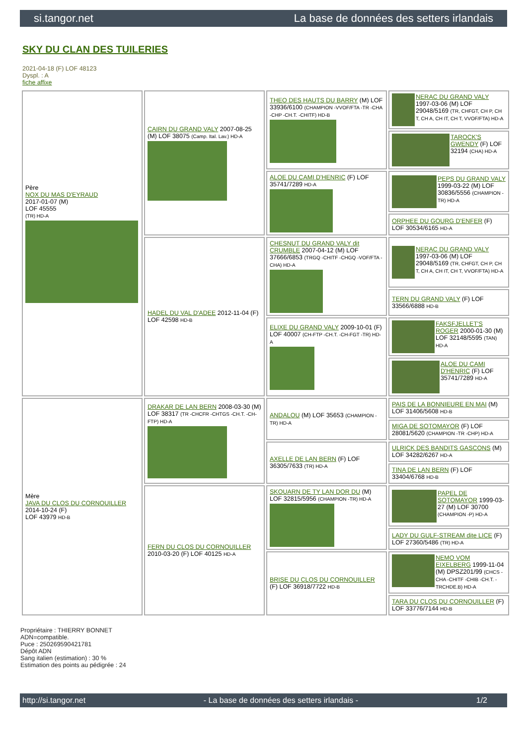si.tangor.net La base de données des setters irlandais
SKY DU CLAN DES TUILERIES
2021-04-18 (F) LOF 48123
Dyspl. : A
fiche affixe
| Père NOX DU MAS D'EYRAUD 2017-01-07 (M) LOF 45555 (TR) HD-A | CAIRN DU GRAND VALY 2007-08-25 (M) LOF 38075 (Camp. Ital. Lav.) HD-A | THEO DES HAUTS DU BARRY (M) LOF 33936/6100 (CHAMPION -VVOF/FTA -TR -CHA -CHP -CH.T. -CHITF) HD-B | NERAC DU GRAND VALY 1997-03-06 (M) LOF 29048/5169 (TR, CHFGT, CH P, CH T, CH A, CH IT, CH T, VVOF/FTA) HD-A |
| | | | TAROCK'S GWENDY (F) LOF 32194 (CHA) HD-A |
| | | ALOE DU CAMI D'HENRIC (F) LOF 35741/7289 HD-A | PEPS DU GRAND VALY 1999-03-22 (M) LOF 30836/5556 (CHAMPION -TR) HD-A |
| | | | ORPHEE DU GOURG D'ENFER (F) LOF 30534/6165 HD-A |
| | HADEL DU VAL D'ADEE 2012-11-04 (F) LOF 42598 HD-B | CHESNUT DU GRAND VALY dit CRUMBLE 2007-04-12 (M) LOF 37666/6853 (TRGQ -CHITF -CHGQ -VOF/FTA -CHA) HD-A | NERAC DU GRAND VALY 1997-03-06 (M) LOF 29048/5169 (TR, CHFGT, CH P, CH T, CH A, CH IT, CH T, VVOF/FTA) HD-A |
| | | | TERN DU GRAND VALY (F) LOF 33566/6888 HD-B |
| | | ELIXE DU GRAND VALY 2009-10-01 (F) LOF 40007 (CH-FTP -CH.T. -CH-FGT -TR) HD-A | FAKSFJELLET'S ROGER 2000-01-30 (M) LOF 32148/5595 (TAN) HD-A |
| | | | ALOE DU CAMI D'HENRIC (F) LOF 35741/7289 HD-A |
| Mère JAVA DU CLOS DU CORNOUILLER 2014-10-24 (F) LOF 43979 HD-B | DRAKAR DE LAN BERN 2008-03-30 (M) LOF 38317 (TR -CHCFR -CHTGS -CH.T. -CH-FTP) HD-A | ANDALOU (M) LOF 35653 (CHAMPION -TR) HD-A | PAIS DE LA BONNIEURE EN MAI (M) LOF 31406/5608 HD-B |
| | | | MIGA DE SOTOMAYOR (F) LOF 28081/5620 (CHAMPION -TR -CHP) HD-A |
| | | AXELLE DE LAN BERN (F) LOF 36305/7633 (TR) HD-A | ULRICK DES BANDITS GASCONS (M) LOF 34282/6267 HD-A |
| | | | TINA DE LAN BERN (F) LOF 33404/6768 HD-B |
| | FERN DU CLOS DU CORNOUILLER 2010-03-20 (F) LOF 40125 HD-A | SKOUARN DE TY LAN DOR DU (M) LOF 32815/5956 (CHAMPION -TR) HD-A | PAPEL DE SOTOMAYOR 1999-03-27 (M) LOF 30700 (CHAMPION -P) HD-A |
| | | | LADY DU GULF-STREAM dite LICE (F) LOF 27360/5486 (TR) HD-A |
| | | BRISE DU CLOS DU CORNOUILLER (F) LOF 36918/7722 HD-B | NEMO VOM EIXELBERG 1999-11-04 (M) DPSZ201/99 (CHCS -CHA -CHITF -CHIB -CH.T. -TRCHDE.B) HD-A |
| | | | TARA DU CLOS DU CORNOUILLER (F) LOF 33776/7144 HD-B |
Propriétaire : THIERRY BONNET
ADN=compatible.
Puce : 250269590421781
Dépôt ADN
Sang italien (estimation) : 30 %
Estimation des points au pédigrée : 24
http://si.tangor.net - La base de données des setters irlandais - 1/2